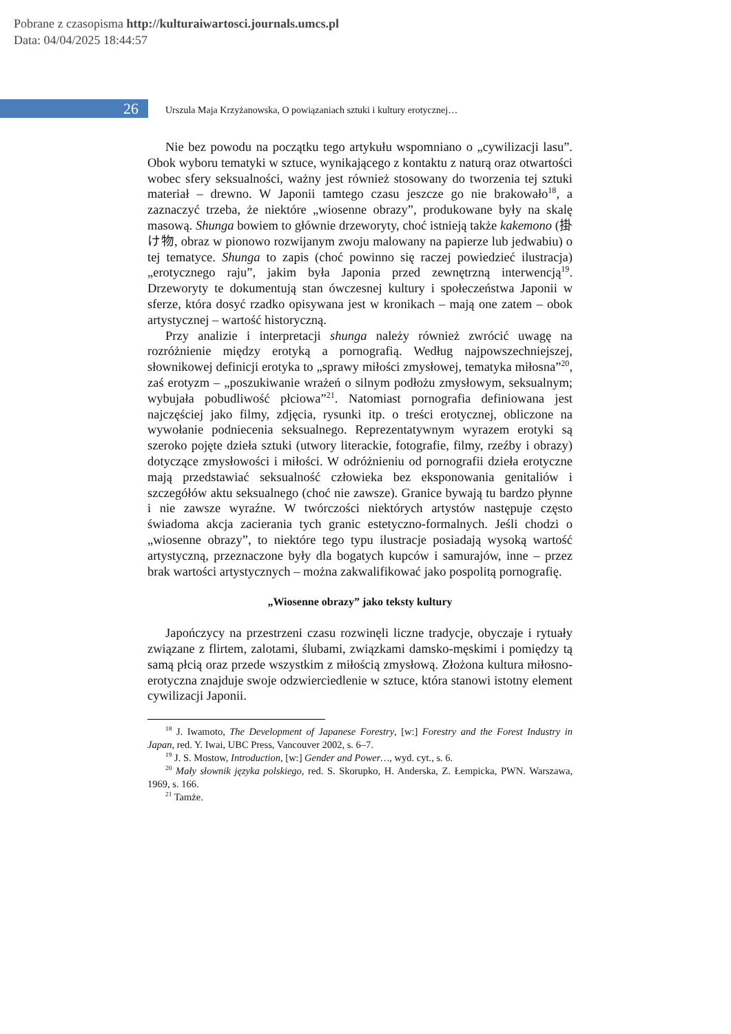Pobrane z czasopisma http://kulturaiwartosci.journals.umcs.pl
Data: 04/04/2025 18:44:57
26
Urszula Maja Krzyżanowska, O powiązaniach sztuki i kultury erotycznej…
Nie bez powodu na początku tego artykułu wspomniano o „cywilizacji lasu”. Obok wyboru tematyki w sztuce, wynikającego z kontaktu z naturą oraz otwartości wobec sfery seksualności, ważny jest również stosowany do tworzenia tej sztuki materiał – drewno. W Japonii tamtego czasu jeszcze go nie brakowało<sup>18</sup>, a zaznaczyć trzeba, że niektóre „wiosenne obrazy”, produkowane były na skalę masową. Shunga bowiem to głównie drzeworyty, choć istnieją także kakemono (掛け物, obraz w pionowo rozwijanym zwoju malowany na papierze lub jedwabiu) o tej tematyce. Shunga to zapis (choć powinno się raczej powiedzieć ilustracja) „erotycznego raju”, jakim była Japonia przed zewnętrzną interwencją<sup>19</sup>. Drzeworyty te dokumentują stan ówczesnej kultury i społeczeństwa Japonii w sferze, która dosyć rzadko opisywana jest w kronikach – mają one zatem – obok artystycznej – wartość historyczną.
Przy analizie i interpretacji shunga należy również zwrócić uwagę na rozróżnienie między erotyką a pornografią. Według najpowszechniejszej, słownikowej definicji erotyka to „sprawy miłości zmysłowej, tematyka miłosna”<sup>20</sup>, zaś erotyzm – „poszukiwanie wrażeń o silnym podłożu zmysłowym, seksualnym; wybujała pobudliwość płciowa”<sup>21</sup>. Natomiast pornografia definiowana jest najczęściej jako filmy, zdjęcia, rysunki itp. o treści erotycznej, obliczone na wywołanie podniecenia seksualnego. Reprezentatywnym wyrazem erotyki są szeroko pojęte dzieła sztuki (utwory literackie, fotografie, filmy, rzeźby i obrazy) dotyczące zmysłowości i miłości. W odróżnieniu od pornografii dzieła erotyczne mają przedstawiać seksualność człowieka bez eksponowania genitaliów i szczegółów aktu seksualnego (choć nie zawsze). Granice bywają tu bardzo płynne i nie zawsze wyraźne. W twórczości niektórych artystów następuje często świadoma akcja zacierania tych granic estetyczno-formalnych. Jeśli chodzi o „wiosenne obrazy”, to niektóre tego typu ilustracje posiadają wysoką wartość artystyczną, przeznaczone były dla bogatych kupców i samurajów, inne – przez brak wartości artystycznych – można zakwalifikować jako pospolitą pornografię.
„Wiosenne obrazy” jako teksty kultury
Japończycy na przestrzeni czasu rozwinęli liczne tradycje, obyczaje i rytuały związane z flirtem, zalotami, ślubami, związkami damsko-męskimi i pomiędzy tą samą płcią oraz przede wszystkim z miłością zmysłową. Złożona kultura miłosno-erotyczna znajduje swoje odzwierciedlenie w sztuce, która stanowi istotny element cywilizacji Japonii.
<sup>18</sup> J. Iwamoto, The Development of Japanese Forestry, [w:] Forestry and the Forest Industry in Japan, red. Y. Iwai, UBC Press, Vancouver 2002, s. 6–7.
<sup>19</sup> J. S. Mostow, Introduction, [w:] Gender and Power…, wyd. cyt., s. 6.
<sup>20</sup> Mały słownik języka polskiego, red. S. Skorupko, H. Anderska, Z. Łempicka, PWN. Warszawa, 1969, s. 166.
<sup>21</sup> Tamże.